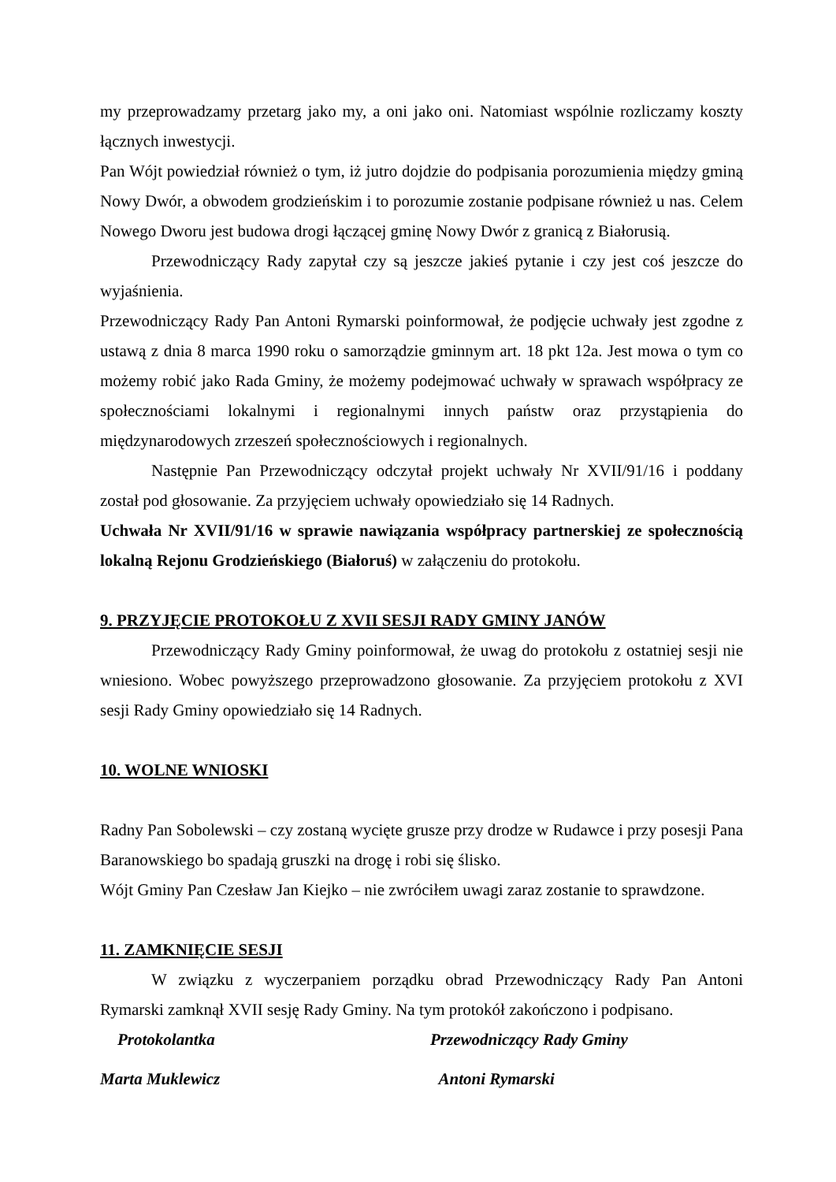my przeprowadzamy przetarg jako my, a oni jako oni. Natomiast wspólnie rozliczamy koszty łącznych inwestycji.
Pan Wójt powiedział również o tym, iż jutro dojdzie do podpisania porozumienia między gminą Nowy Dwór, a obwodem grodzieńskim i to porozumie zostanie podpisane również u nas. Celem Nowego Dworu jest budowa drogi łączącej gminę Nowy Dwór z granicą z Białorusią.
Przewodniczący Rady zapytał czy są jeszcze jakieś pytanie i czy jest coś jeszcze do wyjaśnienia.
Przewodniczący Rady Pan Antoni Rymarski poinformował, że podjęcie uchwały jest zgodne z ustawą z dnia 8 marca 1990 roku o samorządzie gminnym art. 18 pkt 12a. Jest mowa o tym co możemy robić jako Rada Gminy, że możemy podejmować uchwały w sprawach współpracy ze społecznościami lokalnymi i regionalnymi innych państw oraz przystąpienia do międzynarodowych zrzeszeń społecznościowych i regionalnych.
Następnie Pan Przewodniczący odczytał projekt uchwały Nr XVII/91/16 i poddany został pod głosowanie. Za przyjęciem uchwały opowiedziało się 14 Radnych.
Uchwała Nr XVII/91/16 w sprawie nawiązania współpracy partnerskiej ze społecznością lokalną Rejonu Grodzieńskiego (Białoruś) w załączeniu do protokołu.
9. PRZYJĘCIE PROTOKOŁU Z XVII SESJI RADY GMINY JANÓW
Przewodniczący Rady Gminy poinformował, że uwag do protokołu z ostatniej sesji nie wniesiono. Wobec powyższego przeprowadzono głosowanie. Za przyjęciem protokołu z XVI sesji Rady Gminy opowiedziało się 14 Radnych.
10. WOLNE WNIOSKI
Radny Pan Sobolewski – czy zostaną wycięte grusze przy drodze w Rudawce i przy posesji Pana Baranowskiego bo spadają gruszki na drogę i robi się ślisko.
Wójt Gminy Pan Czesław Jan Kiejko – nie zwróciłem uwagi zaraz zostanie to sprawdzone.
11. ZAMKNIĘCIE SESJI
W związku z wyczerpaniem porządku obrad Przewodniczący Rady Pan Antoni Rymarski zamknął XVII sesję Rady Gminy. Na tym protokół zakończono i podpisano.
Protokolantka Przewodniczący Rady Gminy
Marta Muklewicz Antoni Rymarski